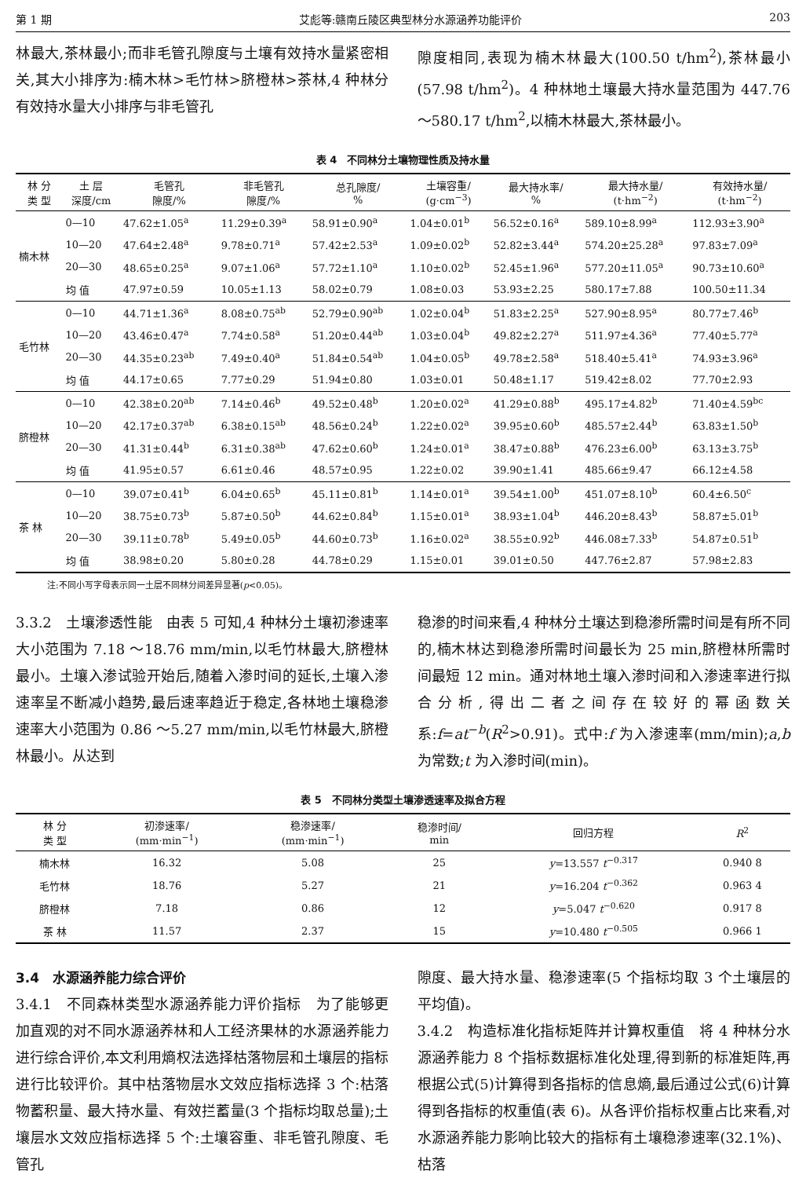第 1 期 艾彪等:赣南丘陵区典型林分水源涵养功能评价 203
林最大,茶林最小;而非毛管孔隙度与土壤有效持水量紧密相关,其大小排序为:楠木林>毛竹林>脐橙林>茶林,4 种林分有效持水量大小排序与非毛管孔
隙度相同,表现为楠木林最大(100.50 t/hm<sup>2</sup>),茶林最小(57.98 t/hm<sup>2</sup>)。4 种林地土壤最大持水量范围为 447.76～580.17 t/hm<sup>2</sup>,以楠木林最大,茶林最小。
表 4　不同林分土壤物理性质及持水量
| 林 分 类 型 | 土 层 深度/cm | 毛管孔 隙度/% | 非毛管孔 隙度/% | 总孔隙度/ % | 土壤容重/ (g·cm<sup>−3</sup>) | 最大持水率/ % | 最大持水量/ (t·hm<sup>−2</sup>) | 有效持水量/ (t·hm<sup>−2</sup>) |
| --- | --- | --- | --- | --- | --- | --- | --- | --- |
| 楠木林 | 0—10 | 47.62±1.05<sup>a</sup> | 11.29±0.39<sup>a</sup> | 58.91±0.90<sup>a</sup> | 1.04±0.01<sup>b</sup> | 56.52±0.16<sup>a</sup> | 589.10±8.99<sup>a</sup> | 112.93±3.90<sup>a</sup> |
| | 10—20 | 47.64±2.48<sup>a</sup> | 9.78±0.71<sup>a</sup> | 57.42±2.53<sup>a</sup> | 1.09±0.02<sup>b</sup> | 52.82±3.44<sup>a</sup> | 574.20±25.28<sup>a</sup> | 97.83±7.09<sup>a</sup> |
| | 20—30 | 48.65±0.25<sup>a</sup> | 9.07±1.06<sup>a</sup> | 57.72±1.10<sup>a</sup> | 1.10±0.02<sup>b</sup> | 52.45±1.96<sup>a</sup> | 577.20±11.05<sup>a</sup> | 90.73±10.60<sup>a</sup> |
| | 均 值 | 47.97±0.59 | 10.05±1.13 | 58.02±0.79 | 1.08±0.03 | 53.93±2.25 | 580.17±7.88 | 100.50±11.34 |
| 毛竹林 | 0—10 | 44.71±1.36<sup>a</sup> | 8.08±0.75<sup>ab</sup> | 52.79±0.90<sup>ab</sup> | 1.02±0.04<sup>b</sup> | 51.83±2.25<sup>a</sup> | 527.90±8.95<sup>a</sup> | 80.77±7.46<sup>b</sup> |
| | 10—20 | 43.46±0.47<sup>a</sup> | 7.74±0.58<sup>a</sup> | 51.20±0.44<sup>ab</sup> | 1.03±0.04<sup>b</sup> | 49.82±2.27<sup>a</sup> | 511.97±4.36<sup>a</sup> | 77.40±5.77<sup>a</sup> |
| | 20—30 | 44.35±0.23<sup>ab</sup> | 7.49±0.40<sup>a</sup> | 51.84±0.54<sup>ab</sup> | 1.04±0.05<sup>b</sup> | 49.78±2.58<sup>a</sup> | 518.40±5.41<sup>a</sup> | 74.93±3.96<sup>a</sup> |
| | 均 值 | 44.17±0.65 | 7.77±0.29 | 51.94±0.80 | 1.03±0.01 | 50.48±1.17 | 519.42±8.02 | 77.70±2.93 |
| 脐橙林 | 0—10 | 42.38±0.20<sup>ab</sup> | 7.14±0.46<sup>b</sup> | 49.52±0.48<sup>b</sup> | 1.20±0.02<sup>a</sup> | 41.29±0.88<sup>b</sup> | 495.17±4.82<sup>b</sup> | 71.40±4.59<sup>bc</sup> |
| | 10—20 | 42.17±0.37<sup>ab</sup> | 6.38±0.15<sup>ab</sup> | 48.56±0.24<sup>b</sup> | 1.22±0.02<sup>a</sup> | 39.95±0.60<sup>b</sup> | 485.57±2.44<sup>b</sup> | 63.83±1.50<sup>b</sup> |
| | 20—30 | 41.31±0.44<sup>b</sup> | 6.31±0.38<sup>ab</sup> | 47.62±0.60<sup>b</sup> | 1.24±0.01<sup>a</sup> | 38.47±0.88<sup>b</sup> | 476.23±6.00<sup>b</sup> | 63.13±3.75<sup>b</sup> |
| | 均 值 | 41.95±0.57 | 6.61±0.46 | 48.57±0.95 | 1.22±0.02 | 39.90±1.41 | 485.66±9.47 | 66.12±4.58 |
| 茶 林 | 0—10 | 39.07±0.41<sup>b</sup> | 6.04±0.65<sup>b</sup> | 45.11±0.81<sup>b</sup> | 1.14±0.01<sup>a</sup> | 39.54±1.00<sup>b</sup> | 451.07±8.10<sup>b</sup> | 60.4±6.50<sup>c</sup> |
| | 10—20 | 38.75±0.73<sup>b</sup> | 5.87±0.50<sup>b</sup> | 44.62±0.84<sup>b</sup> | 1.15±0.01<sup>a</sup> | 38.93±1.04<sup>b</sup> | 446.20±8.43<sup>b</sup> | 58.87±5.01<sup>b</sup> |
| | 20—30 | 39.11±0.78<sup>b</sup> | 5.49±0.05<sup>b</sup> | 44.60±0.73<sup>b</sup> | 1.16±0.02<sup>a</sup> | 38.55±0.92<sup>b</sup> | 446.08±7.33<sup>b</sup> | 54.87±0.51<sup>b</sup> |
| | 均 值 | 38.98±0.20 | 5.80±0.28 | 44.78±0.29 | 1.15±0.01 | 39.01±0.50 | 447.76±2.87 | 57.98±2.83 |
注:不同小写字母表示同一土层不同林分间差异显著(p<0.05)。
3.3.2　土壤渗透性能　由表 5 可知,4 种林分土壤初渗速率大小范围为 7.18 ～18.76 mm/min,以毛竹林最大,脐橙林最小。土壤入渗试验开始后,随着入渗时间的延长,土壤入渗速率呈不断减小趋势,最后速率趋近于稳定,各林地土壤稳渗速率大小范围为 0.86 ～5.27 mm/min,以毛竹林最大,脐橙林最小。从达到
稳渗的时间来看,4 种林分土壤达到稳渗所需时间是有所不同的,楠木林达到稳渗所需时间最长为 25 min,脐橙林所需时间最短 12 min。通对林地土壤入渗时间和入渗速率进行拟合分析,得出二者之间存在较好的幂函数关系:f=at<sup>−b</sup>(R<sup>2</sup>>0.91)。式中:f 为入渗速率(mm/min);a,b 为常数;t 为入渗时间(min)。
表 5　不同林分类型土壤渗透速率及拟合方程
| 林 分 类 型 | 初渗速率/ (mm·min<sup>−1</sup>) | 稳渗速率/ (mm·min<sup>−1</sup>) | 稳渗时间/ min | 回归方程 | R<sup>2</sup> |
| --- | --- | --- | --- | --- | --- |
| 楠木林 | 16.32 | 5.08 | 25 | y =13.557 t<sup>−0.317</sup> | 0.940 8 |
| 毛竹林 | 18.76 | 5.27 | 21 | y =16.204 t<sup>−0.362</sup> | 0.963 4 |
| 脐橙林 | 7.18 | 0.86 | 12 | y =5.047 t<sup>−0.620</sup> | 0.917 8 |
| 茶 林 | 11.57 | 2.37 | 15 | y =10.480 t<sup>−0.505</sup> | 0.966 1 |
3.4　水源涵养能力综合评价
3.4.1　不同森林类型水源涵养能力评价指标　为了能够更加直观的对不同水源涵养林和人工经济果林的水源涵养能力进行综合评价,本文利用熵权法选择枯落物层和土壤层的指标进行比较评价。其中枯落物层水文效应指标选择 3 个:枯落物蓄积量、最大持水量、有效拦蓄量(3 个指标均取总量);土壤层水文效应指标选择 5 个:土壤容重、非毛管孔隙度、毛管孔
隙度、最大持水量、稳渗速率(5 个指标均取 3 个土壤层的平均值)。
3.4.2　构造标准化指标矩阵并计算权重值　将 4 种林分水源涵养能力 8 个指标数据标准化处理,得到新的标准矩阵,再根据公式(5)计算得到各指标的信息熵,最后通过公式(6)计算得到各指标的权重值(表 6)。从各评价指标权重占比来看,对水源涵养能力影响比较大的指标有土壤稳渗速率(32.1%)、枯落